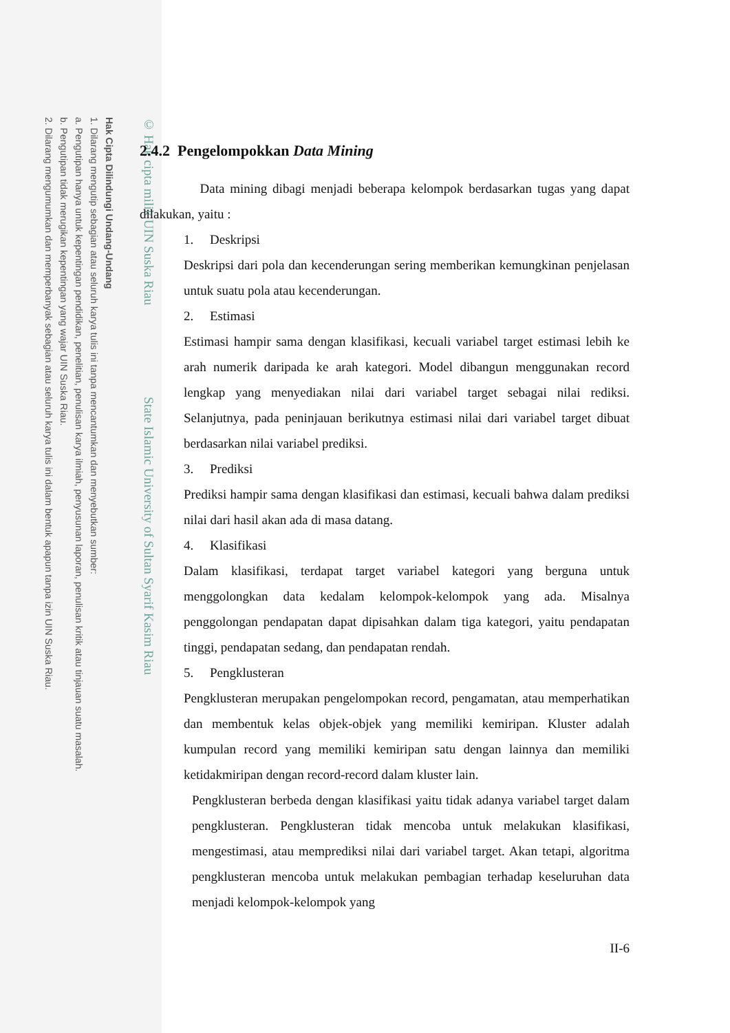Hak Cipta Dilindungi Undang-Undang
1. Dilarang mengutip sebagian atau seluruh karya tulis ini tanpa mencantumkan dan menyebutkan sumber:
a. Pengutipan hanya untuk kepentingan pendidikan, penelitian, penulisan karya ilmiah, penyusunan laporan, penulisan kritik atau tinjauan suatu masalah.
b. Pengutipan tidak merugikan kepentingan yang wajar UIN Suska Riau.
2. Dilarang mengumumkan dan memperbanyak sebagian atau seluruh karya tulis ini dalam bentuk apapun tanpa izin UIN Suska Riau.
© Hak cipta milik UIN Suska Riau State Islamic University of Sultan Syarif Kasim Riau
2.4.2 Pengelompokkan Data Mining
Data mining dibagi menjadi beberapa kelompok berdasarkan tugas yang dapat dilakukan, yaitu :
1. Deskripsi
Deskripsi dari pola dan kecenderungan sering memberikan kemungkinan penjelasan untuk suatu pola atau kecenderungan.
2. Estimasi
Estimasi hampir sama dengan klasifikasi, kecuali variabel target estimasi lebih ke arah numerik daripada ke arah kategori. Model dibangun menggunakan record lengkap yang menyediakan nilai dari variabel target sebagai nilai rediksi. Selanjutnya, pada peninjauan berikutnya estimasi nilai dari variabel target dibuat berdasarkan nilai variabel prediksi.
3. Prediksi
Prediksi hampir sama dengan klasifikasi dan estimasi, kecuali bahwa dalam prediksi nilai dari hasil akan ada di masa datang.
4. Klasifikasi
Dalam klasifikasi, terdapat target variabel kategori yang berguna untuk menggolongkan data kedalam kelompok-kelompok yang ada. Misalnya penggolongan pendapatan dapat dipisahkan dalam tiga kategori, yaitu pendapatan tinggi, pendapatan sedang, dan pendapatan rendah.
5. Pengklusteran
Pengklusteran merupakan pengelompokan record, pengamatan, atau memperhatikan dan membentuk kelas objek-objek yang memiliki kemiripan. Kluster adalah kumpulan record yang memiliki kemiripan satu dengan lainnya dan memiliki ketidakmiripan dengan record-record dalam kluster lain.
Pengklusteran berbeda dengan klasifikasi yaitu tidak adanya variabel target dalam pengklusteran. Pengklusteran tidak mencoba untuk melakukan klasifikasi, mengestimasi, atau memprediksi nilai dari variabel target. Akan tetapi, algoritma pengklusteran mencoba untuk melakukan pembagian terhadap keseluruhan data menjadi kelompok-kelompok yang
II-6